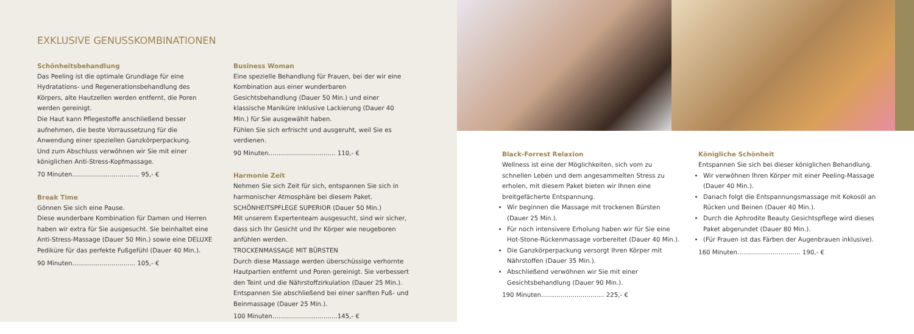EXKLUSIVE GENUSSKOMBINATIONEN
Schönheitsbehandlung
Das Peeling ist die optimale Grundlage für eine Hydratations- und Regenerationsbehandlung des Körpers, alte Hautzellen werden entfernt, die Poren werden gereinigt.
Die Haut kann Pflegestoffe anschließend besser aufnehmen, die beste Vorraussetzung für die Anwendung einer speziellen Ganzkörperpackung.
Und zum Abschluss verwöhnen wir Sie mit einer königlichen Anti-Stress-Kopfmassage.
70 Minuten.................................. 95,- €
Break Time
Gönnen Sie sich eine Pause.
Diese wunderbare Kombination für Damen und Herren haben wir extra für Sie ausgesucht. Sie beinhaltet eine Anti-Stress-Massage (Dauer 50 Min.) sowie eine DELUXE Pediküre für das perfekte Fußgefühl (Dauer 40 Min.).
90 Minuten................................ 105,- €
Business Woman
Eine spezielle Behandlung für Frauen, bei der wir eine Kombination aus einer wunderbaren Gesichtsbehandlung (Dauer 50 Min.) und einer klassische Maniküre inklusive Lackierung (Dauer 40 Min.) für Sie ausgewählt haben.
Fühlen Sie sich erfrischt und ausgeruht, weil Sie es verdienen.
90 Minuten.................................. 110,- €
Harmonie Zeit
Nehmen Sie sich Zeit für sich, entspannen Sie sich in harmonischer Atmosphäre bei diesem Paket.
SCHÖNHEITSPFLEGE SUPERIOR (Dauer 50 Min.)
Mit unserem Expertenteam ausgesucht, sind wir sicher, dass sich Ihr Gesicht und Ihr Körper wie neugeboren anfühlen werden.
TROCKENMASSAGE MIT BÜRSTEN
Durch diese Massage werden überschüssige verhornte Hautpartien entfernt und Poren gereinigt. Sie verbessert den Teint und die Nährstoffzirkulation (Dauer 25 Min.).
Entspannen Sie abschließend bei einer sanften Fuß- und Beinmassage (Dauer 25 Min.).
100 Minuten.................................145,- €
Black-Forrest Relaxion
Wellness ist eine der Möglichkeiten, sich vom zu schnellen Leben und dem angesammelten Stress zu erholen, mit diesem Paket bieten wir Ihnen eine breitgefächerte Entspannung.
Wir beginnen die Massage mit trockenen Bürsten (Dauer 25 Min.).
Für noch intensivere Erholung haben wir für Sie eine Hot-Stone-Rückenmassage vorbereitet (Dauer 40 Min.).
Die Ganzkörperpackung versorgt Ihren Körper mit Nährstoffen (Dauer 35 Min.).
Abschließend verwöhnen wir Sie mit einer Gesichtsbehandlung (Dauer 90 Min.).
190 Minuten................................ 225,- €
Königliche Schönheit
Entspannen Sie sich bei dieser königlichen Behandlung.
Wir verwöhnen Ihren Körper mit einer Peeling-Massage (Dauer 40 Min.).
Danach folgt die Entspannungsmassage mit Kokosöl an Rücken und Beinen (Dauer 40 Min.).
Durch die Aphrodite Beauty Gesichtspflege wird dieses Paket abgerundet (Dauer 80 Min.).
(Für Frauen ist das Färben der Augenbrauen inklusive).
160 Minuten................................ 190,- €